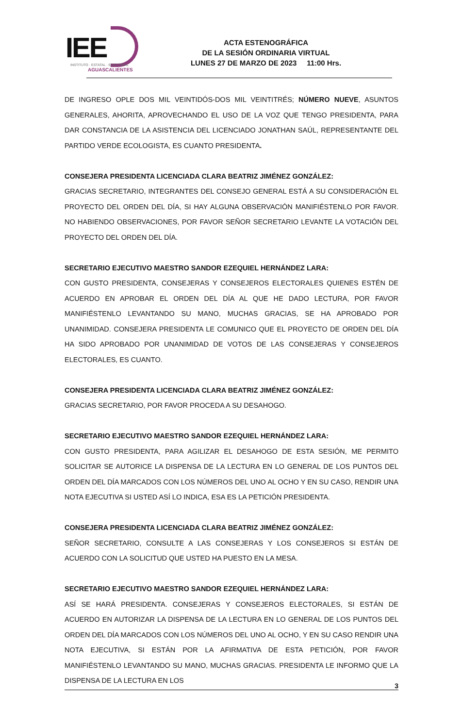IEE
INSTITUTO · ESTATAL · ELECTORAL
AGUASCALIENTES
ACTA ESTENOGRÁFICA
DE LA SESIÓN ORDINARIA VIRTUAL
LUNES 27 DE MARZO DE 2023 11:00 Hrs.
DE INGRESO OPLE DOS MIL VEINTIDÓS-DOS MIL VEINTITRÉS; NÚMERO NUEVE, ASUNTOS GENERALES, AHORITA, APROVECHANDO EL USO DE LA VOZ QUE TENGO PRESIDENTA, PARA DAR CONSTANCIA DE LA ASISTENCIA DEL LICENCIADO JONATHAN SAÚL, REPRESENTANTE DEL PARTIDO VERDE ECOLOGISTA, ES CUANTO PRESIDENTA.
CONSEJERA PRESIDENTA LICENCIADA CLARA BEATRIZ JIMÉNEZ GONZÁLEZ:
GRACIAS SECRETARIO, INTEGRANTES DEL CONSEJO GENERAL ESTÁ A SU CONSIDERACIÓN EL PROYECTO DEL ORDEN DEL DÍA, SI HAY ALGUNA OBSERVACIÓN MANIFIÉSTENLO POR FAVOR. NO HABIENDO OBSERVACIONES, POR FAVOR SEÑOR SECRETARIO LEVANTE LA VOTACIÓN DEL PROYECTO DEL ORDEN DEL DÍA.
SECRETARIO EJECUTIVO MAESTRO SANDOR EZEQUIEL HERNÁNDEZ LARA:
CON GUSTO PRESIDENTA, CONSEJERAS Y CONSEJEROS ELECTORALES QUIENES ESTÉN DE ACUERDO EN APROBAR EL ORDEN DEL DÍA AL QUE HE DADO LECTURA, POR FAVOR MANIFIÉSTENLO LEVANTANDO SU MANO, MUCHAS GRACIAS, SE HA APROBADO POR UNANIMIDAD. CONSEJERA PRESIDENTA LE COMUNICO QUE EL PROYECTO DE ORDEN DEL DÍA HA SIDO APROBADO POR UNANIMIDAD DE VOTOS DE LAS CONSEJERAS Y CONSEJEROS ELECTORALES, ES CUANTO.
CONSEJERA PRESIDENTA LICENCIADA CLARA BEATRIZ JIMÉNEZ GONZÁLEZ:
GRACIAS SECRETARIO, POR FAVOR PROCEDA A SU DESAHOGO.
SECRETARIO EJECUTIVO MAESTRO SANDOR EZEQUIEL HERNÁNDEZ LARA:
CON GUSTO PRESIDENTA, PARA AGILIZAR EL DESAHOGO DE ESTA SESIÓN, ME PERMITO SOLICITAR SE AUTORICE LA DISPENSA DE LA LECTURA EN LO GENERAL DE LOS PUNTOS DEL ORDEN DEL DÍA MARCADOS CON LOS NÚMEROS DEL UNO AL OCHO Y EN SU CASO, RENDIR UNA NOTA EJECUTIVA SI USTED ASÍ LO INDICA, ESA ES LA PETICIÓN PRESIDENTA.
CONSEJERA PRESIDENTA LICENCIADA CLARA BEATRIZ JIMÉNEZ GONZÁLEZ:
SEÑOR SECRETARIO, CONSULTE A LAS CONSEJERAS Y LOS CONSEJEROS SI ESTÁN DE ACUERDO CON LA SOLICITUD QUE USTED HA PUESTO EN LA MESA.
SECRETARIO EJECUTIVO MAESTRO SANDOR EZEQUIEL HERNÁNDEZ LARA:
ASÍ SE HARÁ PRESIDENTA. CONSEJERAS Y CONSEJEROS ELECTORALES, SI ESTÁN DE ACUERDO EN AUTORIZAR LA DISPENSA DE LA LECTURA EN LO GENERAL DE LOS PUNTOS DEL ORDEN DEL DÍA MARCADOS CON LOS NÚMEROS DEL UNO AL OCHO, Y EN SU CASO RENDIR UNA NOTA EJECUTIVA, SI ESTÁN POR LA AFIRMATIVA DE ESTA PETICIÓN, POR FAVOR MANIFIÉSTENLO LEVANTANDO SU MANO, MUCHAS GRACIAS. PRESIDENTA LE INFORMO QUE LA DISPENSA DE LA LECTURA EN LOS
3